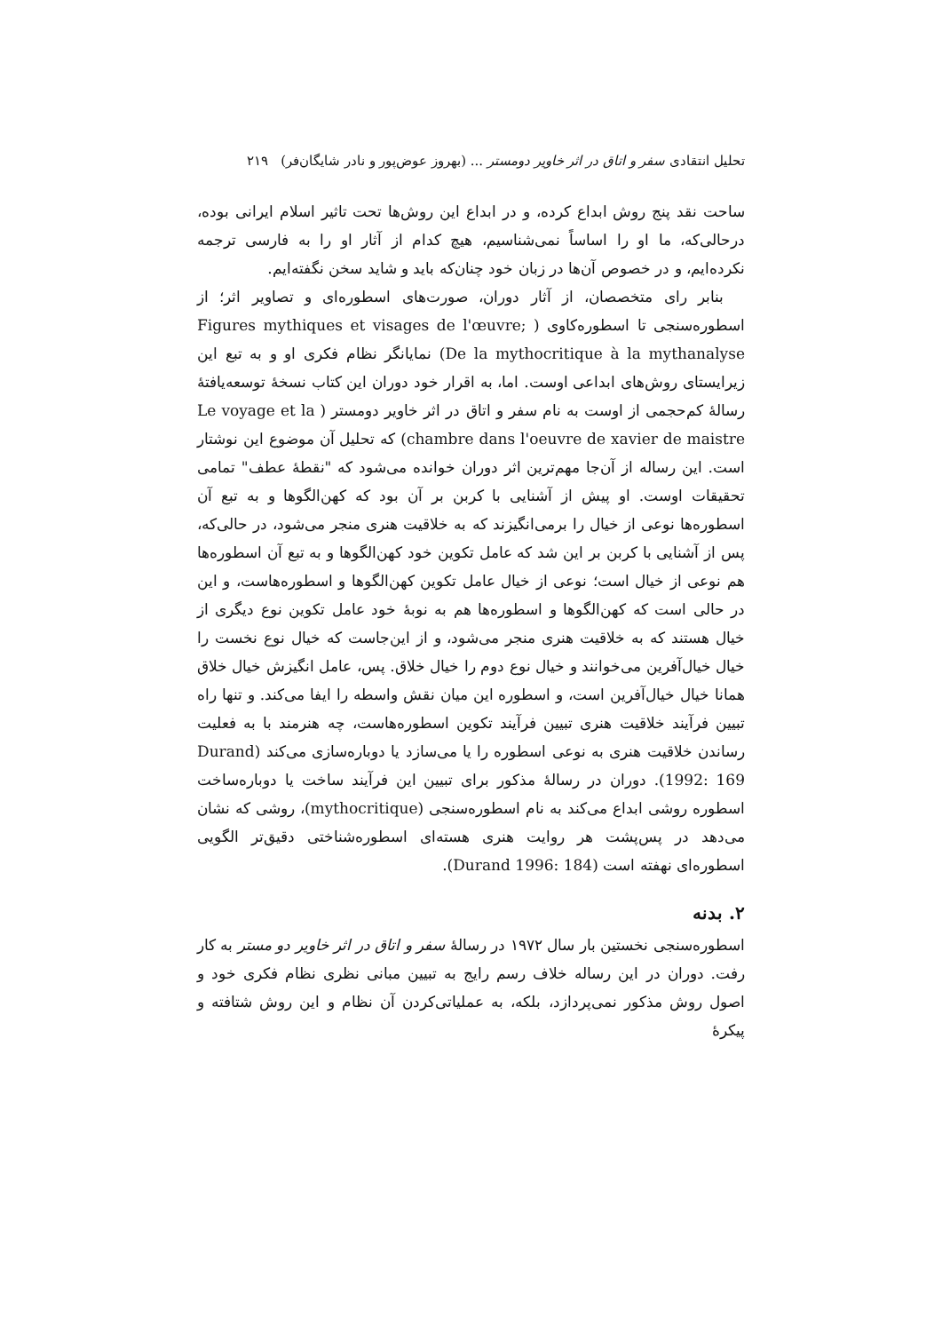تحلیل انتقادی سفر و اتاق در اثر خاویر دومستر ... (بهروز عوض‌پور و نادر شایگان‌فر) ۲۱۹
ساحت نقد پنج روش ابداع کرده، و در ابداع این روش‌ها تحت تاثیر اسلام ایرانی بوده، درحالی‌که، ما او را اساساً نمی‌شناسیم، هیچ کدام از آثار او را به فارسی ترجمه نکرده‌ایم، و در خصوص آن‌ها در زبان خود چنان‌که باید و شاید سخن نگفته‌ایم.
بنابر رای متخصصان، از آثار دوران، صورت‌های اسطوره‌ای و تصاویر اثر؛ از اسطوره‌سنجی تا اسطوره‌کاوی ( Figures mythiques et visages de l'œuvre; De la mythocritique à la mythanalyse) نمایانگر نظام فکری او و به تبع این زیرایستای روش‌های ابداعی اوست. اما، به اقرار خود دوران این کتاب نسخهٔ توسعه‌یافتهٔ رسالهٔ کم‌حجمی از اوست به نام سفر و اتاق در اثر خاویر دومستر ( Le voyage et la chambre dans l'oeuvre de xavier de maistre) که تحلیل آن موضوع این نوشتار است. این رساله از آن‌جا مهم‌ترین اثر دوران خوانده می‌شود که "نقطهٔ عطف" تمامی تحقیقات اوست. او پیش از آشنایی با کربن بر آن بود که کهن‌الگوها و به تبع آن اسطوره‌ها نوعی از خیال را برمی‌انگیزند که به خلاقیت هنری منجر می‌شود، در حالی‌که، پس از آشنایی با کربن بر این شد که عامل تکوین خود کهن‌الگوها و به تبع آن اسطوره‌ها هم نوعی از خیال است؛ نوعی از خیال عامل تکوین کهن‌الگوها و اسطوره‌هاست، و این در حالی است که کهن‌الگوها و اسطوره‌ها هم به نوبهٔ خود عامل تکوین نوع دیگری از خیال هستند که به خلاقیت هنری منجر می‌شود، و از این‌جاست که خیال نوع نخست را خیال خیال‌آفرین می‌خوانند و خیال نوع دوم را خیال خلاق. پس، عامل انگیزش خیال خلاق همانا خیال خیال‌آفرین است، و اسطوره این میان نقش واسطه را ایفا می‌کند. و تنها راه تبیین فرآیند خلاقیت هنری تبیین فرآیند تکوین اسطوره‌هاست، چه هنرمند با به فعلیت رساندن خلاقیت هنری به نوعی اسطوره را یا می‌سازد یا دوباره‌سازی می‌کند (Durand 1992: 169). دوران در رسالهٔ مذکور برای تبیین این فرآیند ساخت یا دوباره‌ساخت اسطوره روشی ابداع می‌کند به نام اسطوره‌سنجی (mythocritique)، روشی که نشان می‌دهد در پس‌پشت هر روایت هنری هسته‌ای اسطوره‌شناختی دقیق‌تر الگویی اسطوره‌ای نهفته است (Durand 1996: 184).
۲. بدنه
اسطوره‌سنجی نخستین بار سال ۱۹۷۲ در رسالهٔ سفر و اتاق در اثر خاویر دو مستر به کار رفت. دوران در این رساله خلاف رسم رایج به تبیین مبانی نظری نظام فکری خود و اصول روش مذکور نمی‌پردازد، بلکه، به عملیاتی‌کردن آن نظام و این روش شتافته و پیکرهٔ